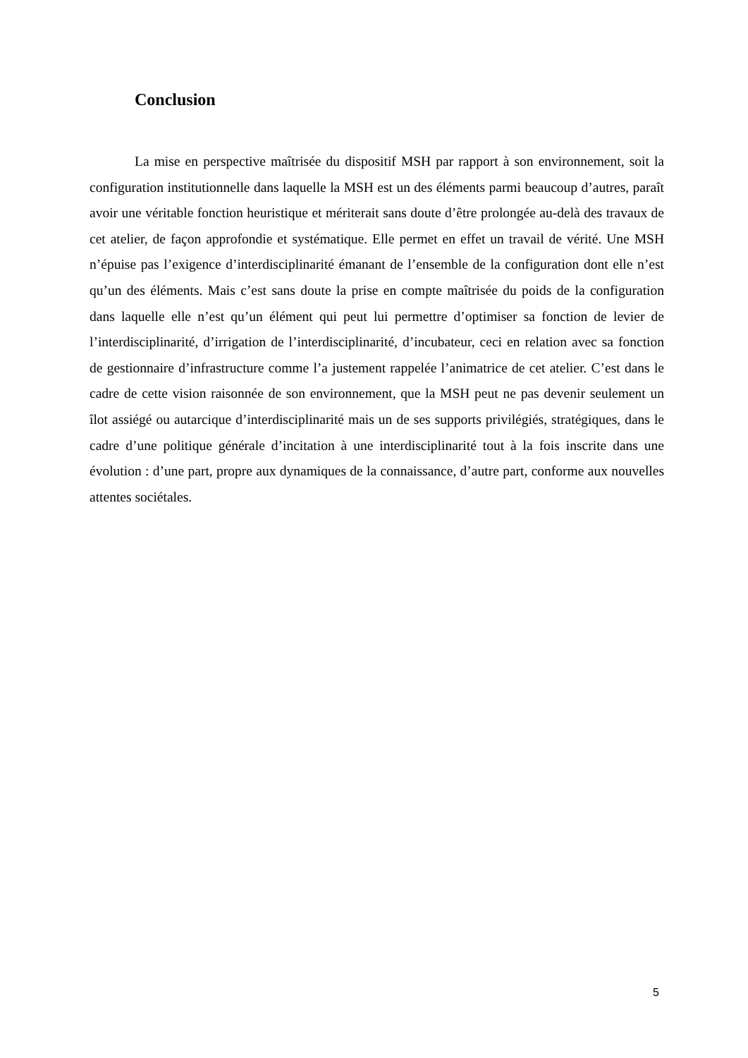Conclusion
La mise en perspective maîtrisée du dispositif MSH par rapport à son environnement, soit la configuration institutionnelle dans laquelle la MSH est un des éléments parmi beaucoup d’autres, paraît avoir une véritable fonction heuristique et mériterait sans doute d’être prolongée au-delà des travaux de cet atelier, de façon approfondie et systématique. Elle permet en effet un travail de vérité. Une MSH n’épuise pas l’exigence d’interdisciplinarité émanant de l’ensemble de la configuration dont elle n’est qu’un des éléments. Mais c’est sans doute la prise en compte maîtrisée du poids de la configuration dans laquelle elle n’est qu’un élément qui peut lui permettre d’optimiser sa fonction de levier de l’interdisciplinarité, d’irrigation de l’interdisciplinarité, d’incubateur, ceci en relation avec sa fonction de gestionnaire d’infrastructure comme l’a justement rappelée l’animatrice de cet atelier. C’est dans le cadre de cette vision raisonnée de son environnement, que la MSH peut ne pas devenir seulement un îlot assiégé ou autarcique d’interdisciplinarité mais un de ses supports privilégiés, stratégiques, dans le cadre d’une politique générale d’incitation à une interdisciplinarité tout à la fois inscrite dans une évolution : d’une part, propre aux dynamiques de la connaissance, d’autre part, conforme aux nouvelles attentes sociétales.
5